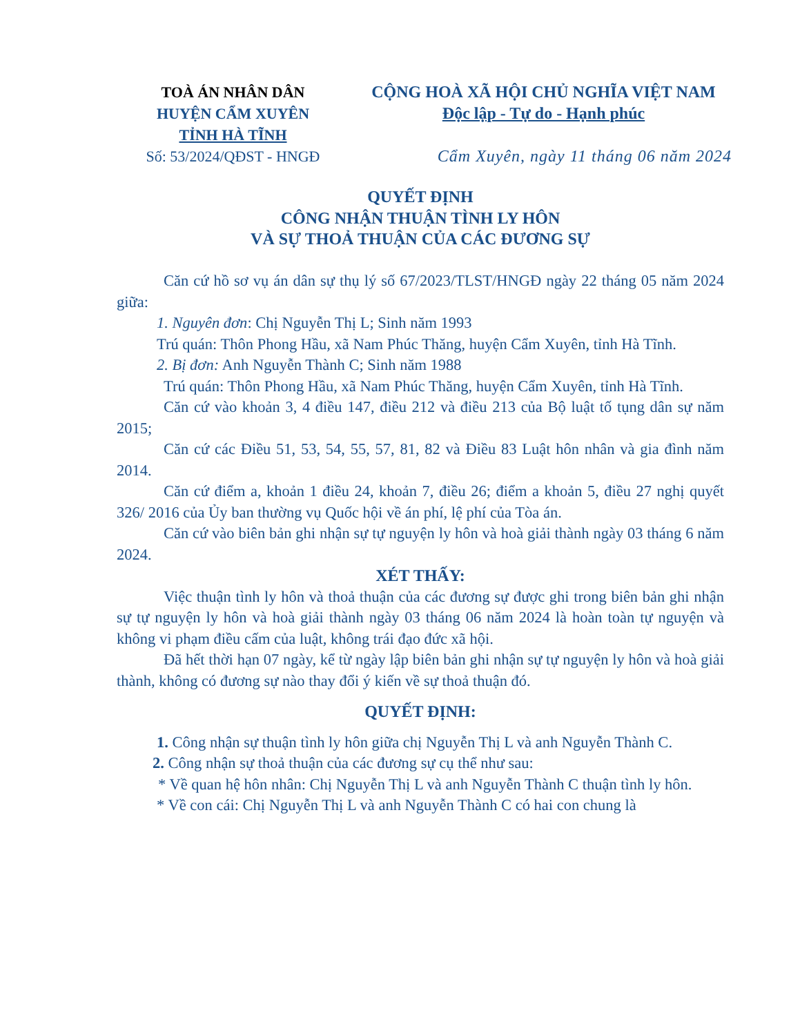TOÀ ÁN NHÂN DÂN
HUYỆN CẨM XUYÊN
TỈNH HÀ TĨNH
Số: 53/2024/QĐST - HNGĐ
CỘNG HOÀ XÃ HỘI CHỦ NGHĨA VIỆT NAM
Độc lập - Tự do - Hạnh phúc
Cẩm Xuyên, ngày 11 tháng 06 năm 2024
QUYẾT ĐỊNH
CÔNG NHẬN THUẬN TÌNH LY HÔN
VÀ SỰ THOẢ THUẬN CỦA CÁC ĐƯƠNG SỰ
Căn cứ hồ sơ vụ án dân sự thụ lý số 67/2023/TLST/HNGĐ ngày 22 tháng 05 năm 2024 giữa:
1. Nguyên đơn: Chị Nguyễn Thị L; Sinh năm 1993
Trú quán: Thôn Phong Hầu, xã Nam Phúc Thăng, huyện Cẩm Xuyên, tỉnh Hà Tĩnh.
2. Bị đơn: Anh Nguyễn Thành C; Sinh năm 1988
Trú quán: Thôn Phong Hầu, xã Nam Phúc Thăng, huyện Cẩm Xuyên, tỉnh Hà Tĩnh.
Căn cứ vào khoản 3, 4 điều 147, điều 212 và điều 213 của Bộ luật tố tụng dân sự năm 2015;
Căn cứ các Điều 51, 53, 54, 55, 57, 81, 82 và Điều 83 Luật hôn nhân và gia đình năm 2014.
Căn cứ điểm a, khoản 1 điều 24, khoản 7, điều 26; điểm a khoản 5, điều 27 nghị quyết 326/ 2016 của Ủy ban thường vụ Quốc hội về án phí, lệ phí của Tòa án.
Căn cứ vào biên bản ghi nhận sự tự nguyện ly hôn và hoà giải thành ngày 03 tháng 6 năm 2024.
XÉT THẤY:
Việc thuận tình ly hôn và thoả thuận của các đương sự được ghi trong biên bản ghi nhận sự tự nguyện ly hôn và hoà giải thành ngày 03 tháng 06 năm 2024 là hoàn toàn tự nguyện và không vi phạm điều cấm của luật, không trái đạo đức xã hội.
Đã hết thời hạn 07 ngày, kể từ ngày lập biên bản ghi nhận sự tự nguyện ly hôn và hoà giải thành, không có đương sự nào thay đổi ý kiến về sự thoả thuận đó.
QUYẾT ĐỊNH:
1. Công nhận sự thuận tình ly hôn giữa chị Nguyễn Thị L và anh Nguyễn Thành C.
2. Công nhận sự thoả thuận của các đương sự cụ thể như sau:
* Về quan hệ hôn nhân: Chị Nguyễn Thị L và anh Nguyễn Thành C thuận tình ly hôn.
* Về con cái: Chị Nguyễn Thị L và anh Nguyễn Thành C có hai con chung là